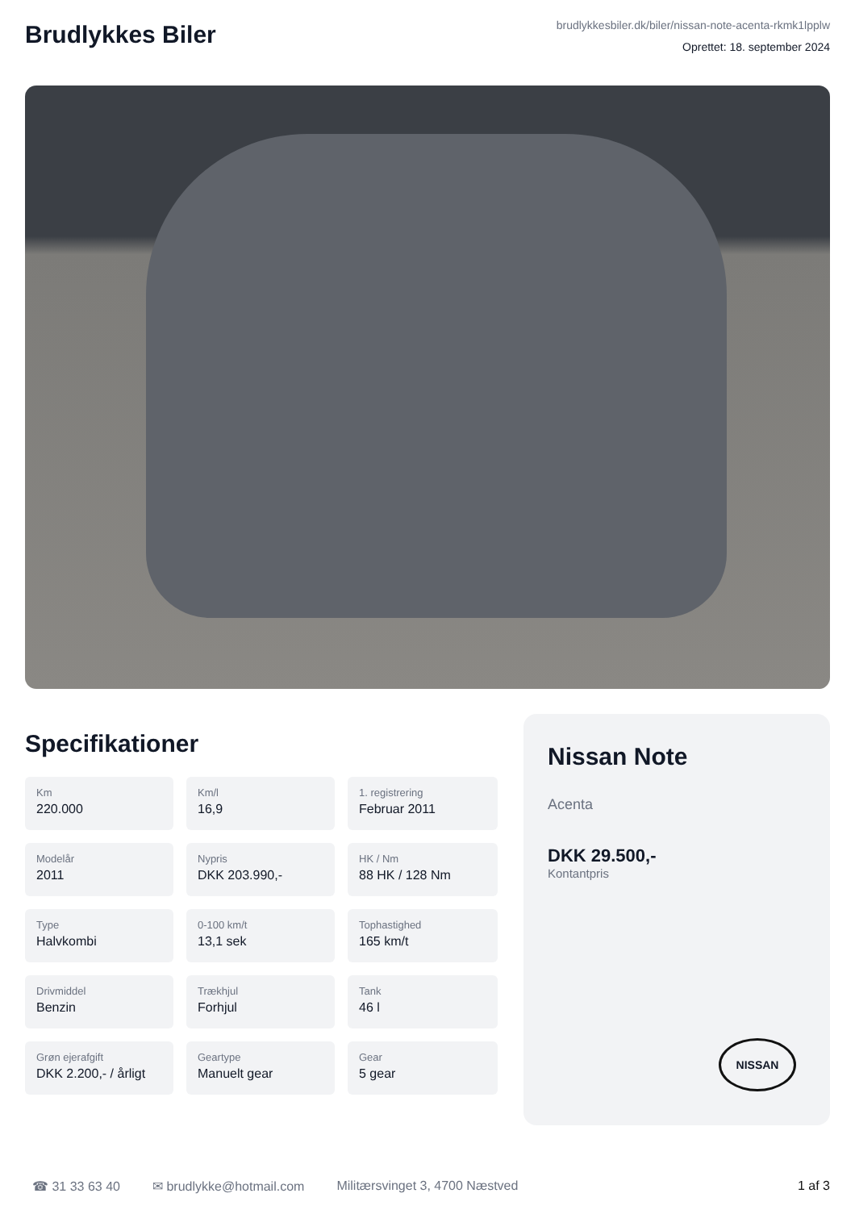Brudlykkes Biler
brudlykkesbiler.dk/biler/nissan-note-acenta-rkmk1lpplw
Oprettet: 18. september 2024
Specifikationer
Km
220.000
Km/l
16,9
1. registrering
Februar 2011
Modelår
2011
Nypris
DKK 203.990,-
HK / Nm
88 HK / 128 Nm
Type
Halvkombi
0-100 km/t
13,1 sek
Tophastighed
165 km/t
Drivmiddel
Benzin
Trækhjul
Forhjul
Tank
46 l
Grøn ejerafgift
DKK 2.200,- / årligt
Geartype
Manuelt gear
Gear
5 gear
Nissan Note
Acenta
DKK 29.500,-
Kontantpris
NISSAN
☎ 31 33 63 40 ✉ brudlykke@hotmail.com Militærsvinget 3, 4700 Næstved 1 af 3